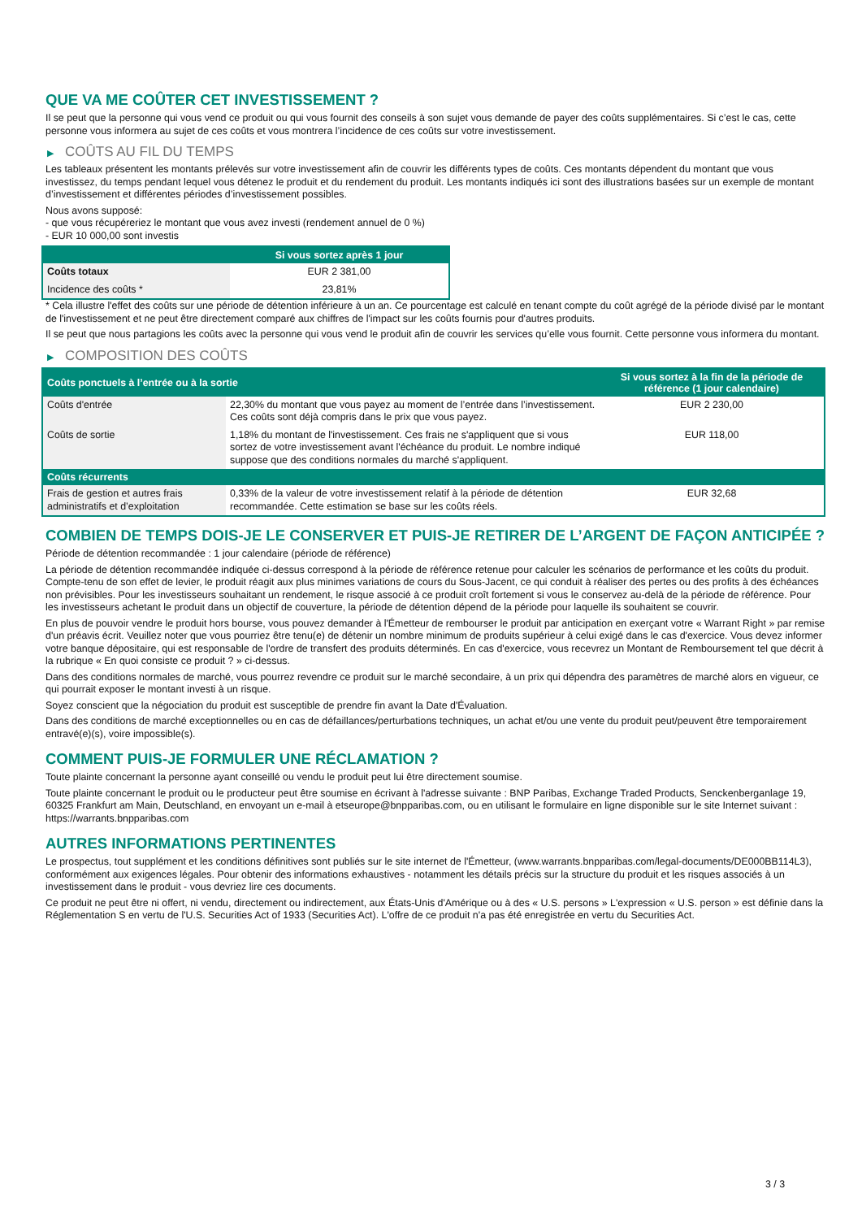QUE VA ME COÛTER CET INVESTISSEMENT ?
Il se peut que la personne qui vous vend ce produit ou qui vous fournit des conseils à son sujet vous demande de payer des coûts supplémentaires. Si c’est le cas, cette personne vous informera au sujet de ces coûts et vous montrera l’incidence de ces coûts sur votre investissement.
▶ COÛTS AU FIL DU TEMPS
Les tableaux présentent les montants prélevés sur votre investissement afin de couvrir les différents types de coûts. Ces montants dépendent du montant que vous investissez, du temps pendant lequel vous détenez le produit et du rendement du produit. Les montants indiqués ici sont des illustrations basées sur un exemple de montant d’investissement et différentes périodes d’investissement possibles.
Nous avons supposé:
- que vous récupéreriez le montant que vous avez investi (rendement annuel de 0 %)
- EUR 10 000,00 sont investis
| | Si vous sortez après 1 jour |
| --- | --- |
| Coûts totaux | EUR 2 381,00 |
| Incidence des coûts * | 23,81% |
* Cela illustre l'effet des coûts sur une période de détention inférieure à un an. Ce pourcentage est calculé en tenant compte du coût agrégé de la période divisé par le montant de l'investissement et ne peut être directement comparé aux chiffres de l'impact sur les coûts fournis pour d'autres produits.
Il se peut que nous partagions les coûts avec la personne qui vous vend le produit afin de couvrir les services qu’elle vous fournit. Cette personne vous informera du montant.
▶ COMPOSITION DES COÛTS
| Coûts ponctuels à l’entrée ou à la sortie | | Si vous sortez à la fin de la période de référence (1 jour calendaire) |
| --- | --- | --- |
| Coûts d'entrée | 22,30% du montant que vous payez au moment de l’entrée dans l’investissement. Ces coûts sont déjà compris dans le prix que vous payez. | EUR 2 230,00 |
| Coûts de sortie | 1,18% du montant de l'investissement. Ces frais ne s'appliquent que si vous sortez de votre investissement avant l'échéance du produit. Le nombre indiqué suppose que des conditions normales du marché s'appliquent. | EUR 118,00 |
| Coûts récurrents | | |
| Frais de gestion et autres frais administratifs et d’exploitation | 0,33% de la valeur de votre investissement relatif à la période de détention recommandée. Cette estimation se base sur les coûts réels. | EUR 32,68 |
COMBIEN DE TEMPS DOIS-JE LE CONSERVER ET PUIS-JE RETIRER DE L’ARGENT DE FAÇON ANTICIPÉE ?
Période de détention recommandée : 1 jour calendaire (période de référence)
La période de détention recommandée indiquée ci-dessus correspond à la période de référence retenue pour calculer les scénarios de performance et les coûts du produit. Compte-tenu de son effet de levier, le produit réagit aux plus minimes variations de cours du Sous-Jacent, ce qui conduit à réaliser des pertes ou des profits à des échéances non prévisibles. Pour les investisseurs souhaitant un rendement, le risque associé à ce produit croît fortement si vous le conservez au-delà de la période de référence. Pour les investisseurs achetant le produit dans un objectif de couverture, la période de détention dépend de la période pour laquelle ils souhaitent se couvrir.
En plus de pouvoir vendre le produit hors bourse, vous pouvez demander à l'Émetteur de rembourser le produit par anticipation en exerçant votre « Warrant Right » par remise d'un préavis écrit. Veuillez noter que vous pourriez être tenu(e) de détenir un nombre minimum de produits supérieur à celui exigé dans le cas d'exercice. Vous devez informer votre banque dépositaire, qui est responsable de l'ordre de transfert des produits déterminés. En cas d'exercice, vous recevrez un Montant de Remboursement tel que décrit à la rubrique « En quoi consiste ce produit ? » ci-dessus.
Dans des conditions normales de marché, vous pourrez revendre ce produit sur le marché secondaire, à un prix qui dépendra des paramètres de marché alors en vigueur, ce qui pourrait exposer le montant investi à un risque.
Soyez conscient que la négociation du produit est susceptible de prendre fin avant la Date d'Évaluation.
Dans des conditions de marché exceptionnelles ou en cas de défaillances/perturbations techniques, un achat et/ou une vente du produit peut/peuvent être temporairement entravé(e)(s), voire impossible(s).
COMMENT PUIS-JE FORMULER UNE RÉCLAMATION ?
Toute plainte concernant la personne ayant conseillé ou vendu le produit peut lui être directement soumise.
Toute plainte concernant le produit ou le producteur peut être soumise en écrivant à l'adresse suivante : BNP Paribas, Exchange Traded Products, Senckenberganlage 19, 60325 Frankfurt am Main, Deutschland, en envoyant un e-mail à etseurope@bnpparibas.com, ou en utilisant le formulaire en ligne disponible sur le site Internet suivant : https://warrants.bnpparibas.com
AUTRES INFORMATIONS PERTINENTES
Le prospectus, tout supplément et les conditions définitives sont publiés sur le site internet de l'Émetteur, (www.warrants.bnpparibas.com/legal-documents/DE000BB114L3), conformément aux exigences légales. Pour obtenir des informations exhaustives - notamment les détails précis sur la structure du produit et les risques associés à un investissement dans le produit - vous devriez lire ces documents.
Ce produit ne peut être ni offert, ni vendu, directement ou indirectement, aux États-Unis d'Amérique ou à des « U.S. persons » L'expression « U.S. person » est définie dans la Réglementation S en vertu de l'U.S. Securities Act of 1933 (Securities Act). L'offre de ce produit n'a pas été enregistrée en vertu du Securities Act.
3 / 3